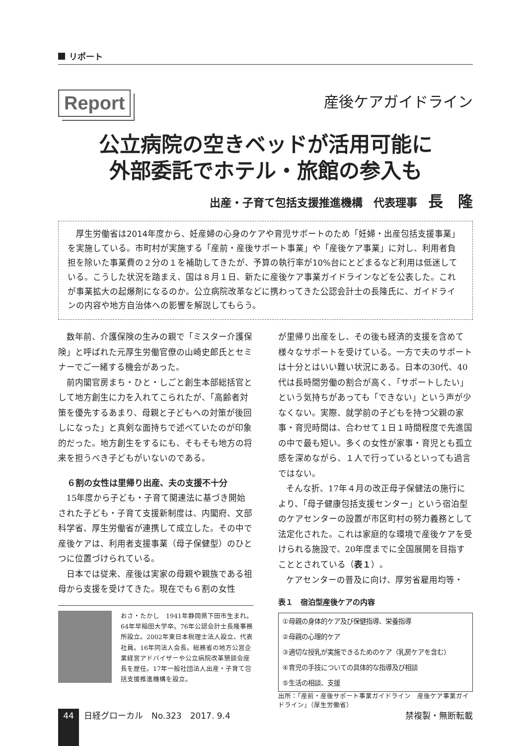リポート
Report
産後ケアガイドライン
公立病院の空きベッドが活用可能に
外部委託でホテル・旅館の参入も
出産・子育て包括支援推進機構　代表理事　長　隆
　厚生労働省は2014年度から、妊産婦の心身のケアや育児サポートのため「妊婦・出産包括支援事業」を実施している。市町村が実施する「産前・産後サポート事業」や「産後ケア事業」に対し、利用者負担を除いた事業費の２分の１を補助してきたが、予算の執行率が10%台にとどまるなど利用は低迷している。こうした状況を踏まえ、国は８月１日、新たに産後ケア事業ガイドラインなどを公表した。これが事業拡大の起爆剤になるのか。公立病院改革などに携わってきた公認会計士の長隆氏に、ガイドラインの内容や地方自治体への影響を解説してもらう。
数年前、介護保険の生みの親で「ミスター介護保険」と呼ばれた元厚生労働官僚の山崎史郎氏とセミナーでご一緒する機会があった。
前内閣官房まち・ひと・しごと創生本部総括官として地方創生に力を入れてこられたが、「高齢者対策を優先するあまり、母親と子どもへの対策が後回しになった」と真剣な面持ちで述べていたのが印象的だった。地方創生をするにも、そもそも地方の将来を担うべき子どもがいないのである。
６割の女性は里帰り出産、夫の支援不十分
15年度から子ども・子育て関連法に基づき開始された子ども・子育て支援新制度は、内閣府、文部科学省、厚生労働省が連携して成立した。その中で産後ケアは、利用者支援事業（母子保健型）のひとつに位置づけられている。
日本では従来、産後は実家の母親や親族である祖母から支援を受けてきた。現在でも６割の女性
おさ・たかし　1941年静岡県下田市生まれ。64年早稲田大学卒。76年公認会計士長隆事務所設立。2002年東日本税理士法人設立、代表社員。16年同法人会長。総務省の地方公営企業経営アドバイザーや公立病院改革懇談会座長を歴任。17年一般社団法人出産・子育て包括支援推進機構を設立。
が里帰り出産をし、その後も経済的支援を含めて様々なサポートを受けている。一方で夫のサポートは十分とはいい難い状況にある。日本の30代、40代は長時間労働の割合が高く、「サポートしたい」という気持ちがあっても「できない」という声が少なくない。実際、就学前の子どもを持つ父親の家事・育児時間は、合わせて１日１時間程度で先進国の中で最も短い。多くの女性が家事・育児とも孤立感を深めながら、１人で行っているといっても過言ではない。
そんな折、17年４月の改正母子保健法の施行により、「母子健康包括支援センター」という宿泊型のケアセンターの設置が市区町村の努力義務として法定化された。これは家庭的な環境で産後ケアを受けられる施設で、20年度までに全国展開を目指すこととされている（表１）。
ケアセンターの普及に向け、厚労省雇用均等・
表１　宿泊型産後ケアの内容
| ①母親の身体的ケア及び保健指導、栄養指導 |
| ②母親の心理的ケア |
| ③適切な授乳が実施できるためのケア（乳房ケアを含む） |
| ④育児の手技についての具体的な指導及び相談 |
| ⑤生活の相談、支援 |
出所：「産前・産後サポート事業ガイドライン　産後ケア事業ガイドライン」（厚生労働省）
44
日経グローカル　No.323　2017. 9.4 禁複製・無断転載